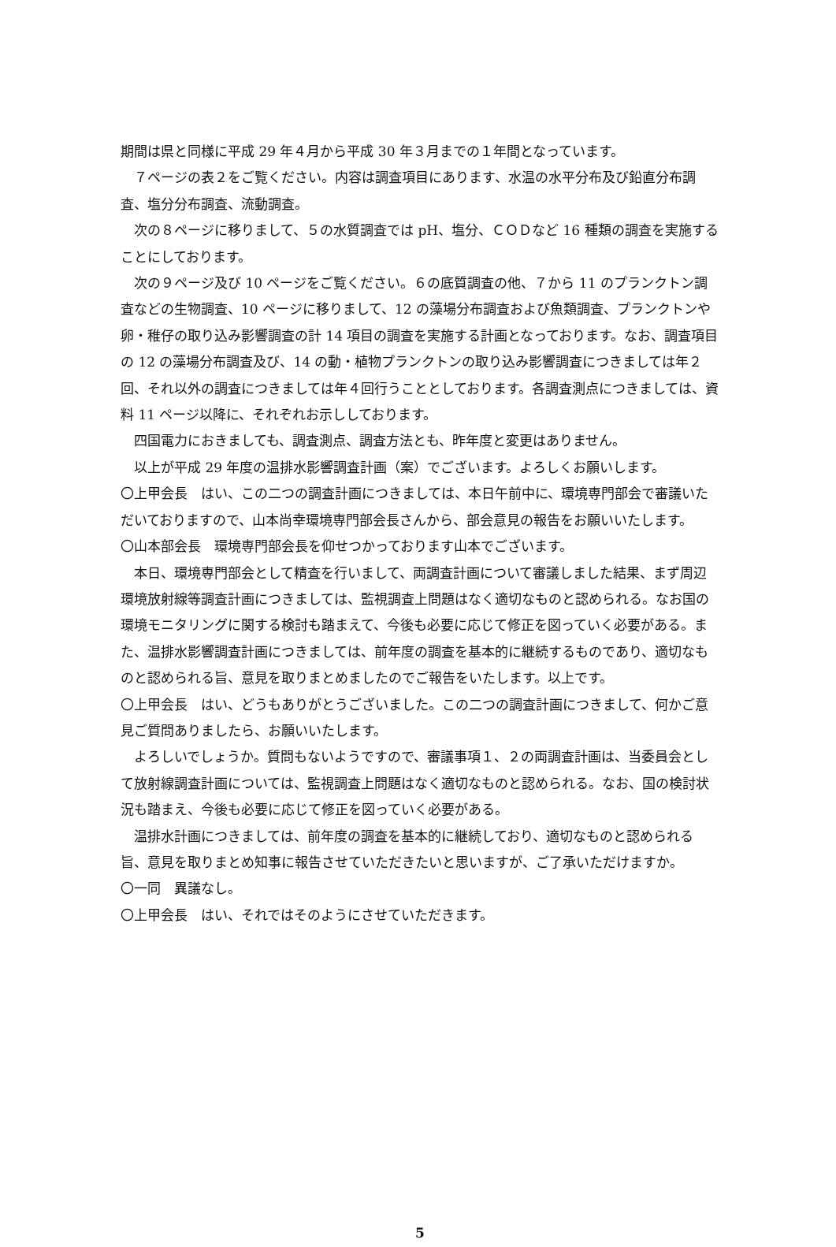期間は県と同様に平成 29 年４月から平成 30 年３月までの１年間となっています。
７ページの表２をご覧ください。内容は調査項目にあります、水温の水平分布及び鉛直分布調査、塩分分布調査、流動調査。
次の８ページに移りまして、５の水質調査では pH、塩分、ＣＯＤなど 16 種類の調査を実施することにしております。
次の９ページ及び 10 ページをご覧ください。６の底質調査の他、７から 11 のプランクトン調査などの生物調査、10 ページに移りまして、12 の藻場分布調査および魚類調査、プランクトンや卵・稚仔の取り込み影響調査の計 14 項目の調査を実施する計画となっております。なお、調査項目の 12 の藻場分布調査及び、14 の動・植物プランクトンの取り込み影響調査につきましては年２回、それ以外の調査につきましては年４回行うこととしております。各調査測点につきましては、資料 11 ページ以降に、それぞれお示ししております。
四国電力におきましても、調査測点、調査方法とも、昨年度と変更はありません。
以上が平成 29 年度の温排水影響調査計画（案）でございます。よろしくお願いします。
〇上甲会長　はい、この二つの調査計画につきましては、本日午前中に、環境専門部会で審議いただいておりますので、山本尚幸環境専門部会長さんから、部会意見の報告をお願いいたします。
〇山本部会長　環境専門部会長を仰せつかっております山本でございます。
本日、環境専門部会として精査を行いまして、両調査計画について審議しました結果、まず周辺環境放射線等調査計画につきましては、監視調査上問題はなく適切なものと認められる。なお国の環境モニタリングに関する検討も踏まえて、今後も必要に応じて修正を図っていく必要がある。また、温排水影響調査計画につきましては、前年度の調査を基本的に継続するものであり、適切なものと認められる旨、意見を取りまとめましたのでご報告をいたします。以上です。
〇上甲会長　はい、どうもありがとうございました。この二つの調査計画につきまして、何かご意見ご質問ありましたら、お願いいたします。
よろしいでしょうか。質問もないようですので、審議事項１、２の両調査計画は、当委員会として放射線調査計画については、監視調査上問題はなく適切なものと認められる。なお、国の検討状況も踏まえ、今後も必要に応じて修正を図っていく必要がある。
温排水計画につきましては、前年度の調査を基本的に継続しており、適切なものと認められる旨、意見を取りまとめ知事に報告させていただきたいと思いますが、ご了承いただけますか。
〇一同　異議なし。
〇上甲会長　はい、それではそのようにさせていただきます。
5